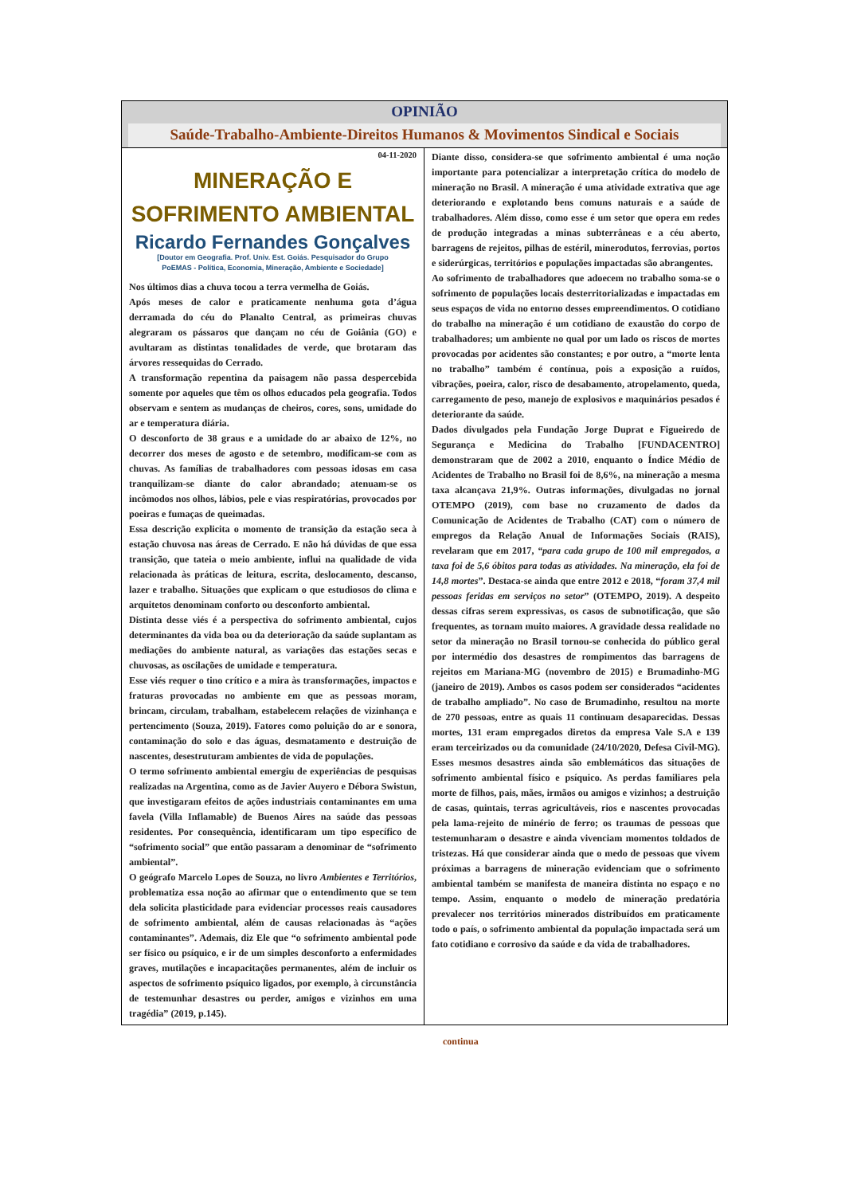OPINIÃO
Saúde-Trabalho-Ambiente-Direitos Humanos & Movimentos Sindical e Sociais
04-11-2020
MINERAÇÃO E
SOFRIMENTO AMBIENTAL
Ricardo Fernandes Gonçalves
[Doutor em Geografia. Prof. Univ. Est. Goiás. Pesquisador do Grupo
PoEMAS - Política, Economia, Mineração, Ambiente e Sociedade]
Nos últimos dias a chuva tocou a terra vermelha de Goiás.
Após meses de calor e praticamente nenhuma gota d’água derramada do céu do Planalto Central, as primeiras chuvas alegraram os pássaros que dançam no céu de Goiânia (GO) e avultaram as distintas tonalidades de verde, que brotaram das árvores ressequidas do Cerrado.
A transformação repentina da paisagem não passa despercebida somente por aqueles que têm os olhos educados pela geografia. Todos observam e sentem as mudanças de cheiros, cores, sons, umidade do ar e temperatura diária.
O desconforto de 38 graus e a umidade do ar abaixo de 12%, no decorrer dos meses de agosto e de setembro, modificam-se com as chuvas. As famílias de trabalhadores com pessoas idosas em casa tranquilizam-se diante do calor abrandado; atenuam-se os incômodos nos olhos, lábios, pele e vias respiratórias, provocados por poeiras e fumaças de queimadas.
Essa descrição explicita o momento de transição da estação seca à estação chuvosa nas áreas de Cerrado. E não há dúvidas de que essa transição, que tateia o meio ambiente, influi na qualidade de vida relacionada às práticas de leitura, escrita, deslocamento, descanso, lazer e trabalho. Situações que explicam o que estudiosos do clima e arquitetos denominam conforto ou desconforto ambiental.
Distinta desse viés é a perspectiva do sofrimento ambiental, cujos determinantes da vida boa ou da deterioração da saúde suplantam as mediações do ambiente natural, as variações das estações secas e chuvosas, as oscilações de umidade e temperatura.
Esse viés requer o tino crítico e a mira às transformações, impactos e fraturas provocadas no ambiente em que as pessoas moram, brincam, circulam, trabalham, estabelecem relações de vizinhança e pertencimento (Souza, 2019). Fatores como poluição do ar e sonora, contaminação do solo e das águas, desmatamento e destruição de nascentes, desestruturam ambientes de vida de populações.
O termo sofrimento ambiental emergiu de experiências de pesquisas realizadas na Argentina, como as de Javier Auyero e Débora Swistun, que investigaram efeitos de ações industriais contaminantes em uma favela (Villa Inflamable) de Buenos Aires na saúde das pessoas residentes. Por consequência, identificaram um tipo específico de “sofrimento social” que então passaram a denominar de “sofrimento ambiental”.
O geógrafo Marcelo Lopes de Souza, no livro Ambientes e Territórios, problematiza essa noção ao afirmar que o entendimento que se tem dela solicita plasticidade para evidenciar processos reais causadores de sofrimento ambiental, além de causas relacionadas às “ações contaminantes”. Ademais, diz Ele que “o sofrimento ambiental pode ser físico ou psíquico, e ir de um simples desconforto a enfermidades graves, mutilações e incapacitações permanentes, além de incluir os aspectos de sofrimento psíquico ligados, por exemplo, à circunstância de testemunhar desastres ou perder, amigos e vizinhos em uma tragédia” (2019, p.145).
Diante disso, considera-se que sofrimento ambiental é uma noção importante para potencializar a interpretação crítica do modelo de mineração no Brasil. A mineração é uma atividade extrativa que age deteriorando e explotando bens comuns naturais e a saúde de trabalhadores. Além disso, como esse é um setor que opera em redes de produção integradas a minas subterrâneas e a céu aberto, barragens de rejeitos, pilhas de estéril, minerodutos, ferrovias, portos e siderúrgicas, territórios e populações impactadas são abrangentes.
Ao sofrimento de trabalhadores que adoecem no trabalho soma-se o sofrimento de populações locais desterritorializadas e impactadas em seus espaços de vida no entorno desses empreendimentos. O cotidiano do trabalho na mineração é um cotidiano de exaustão do corpo de trabalhadores; um ambiente no qual por um lado os riscos de mortes provocadas por acidentes são constantes; e por outro, a “morte lenta no trabalho” também é contínua, pois a exposição a ruídos, vibrações, poeira, calor, risco de desabamento, atropelamento, queda, carregamento de peso, manejo de explosivos e maquinários pesados é deteriorante da saúde.
Dados divulgados pela Fundação Jorge Duprat e Figueiredo de Segurança e Medicina do Trabalho [FUNDACENTRO] demonstraram que de 2002 a 2010, enquanto o Índice Médio de Acidentes de Trabalho no Brasil foi de 8,6%, na mineração a mesma taxa alcançava 21,9%. Outras informações, divulgadas no jornal OTEMPO (2019), com base no cruzamento de dados da Comunicação de Acidentes de Trabalho (CAT) com o número de empregos da Relação Anual de Informações Sociais (RAIS), revelaram que em 2017, “para cada grupo de 100 mil empregados, a taxa foi de 5,6 óbitos para todas as atividades. Na mineração, ela foi de 14,8 mortes”. Destaca-se ainda que entre 2012 e 2018, “foram 37,4 mil pessoas feridas em serviços no setor” (OTEMPO, 2019). A despeito dessas cifras serem expressivas, os casos de subnotificação, que são frequentes, as tornam muito maiores. A gravidade dessa realidade no setor da mineração no Brasil tornou-se conhecida do público geral por intermédio dos desastres de rompimentos das barragens de rejeitos em Mariana-MG (novembro de 2015) e Brumadinho-MG (janeiro de 2019). Ambos os casos podem ser considerados “acidentes de trabalho ampliado”. No caso de Brumadinho, resultou na morte de 270 pessoas, entre as quais 11 continuam desaparecidas. Dessas mortes, 131 eram empregados diretos da empresa Vale S.A e 139 eram terceirizados ou da comunidade (24/10/2020, Defesa Civil-MG). Esses mesmos desastres ainda são emblemáticos das situações de sofrimento ambiental físico e psíquico. As perdas familiares pela morte de filhos, pais, mães, irmãos ou amigos e vizinhos; a destruição de casas, quintais, terras agricultáveis, rios e nascentes provocadas pela lama-rejeito de minério de ferro; os traumas de pessoas que testemunharam o desastre e ainda vivenciam momentos toldados de tristezas. Há que considerar ainda que o medo de pessoas que vivem próximas a barragens de mineração evidenciam que o sofrimento ambiental também se manifesta de maneira distinta no espaço e no tempo. Assim, enquanto o modelo de mineração predatória prevalecer nos territórios minerados distribuídos em praticamente todo o país, o sofrimento ambiental da população impactada será um fato cotidiano e corrosivo da saúde e da vida de trabalhadores.
continua